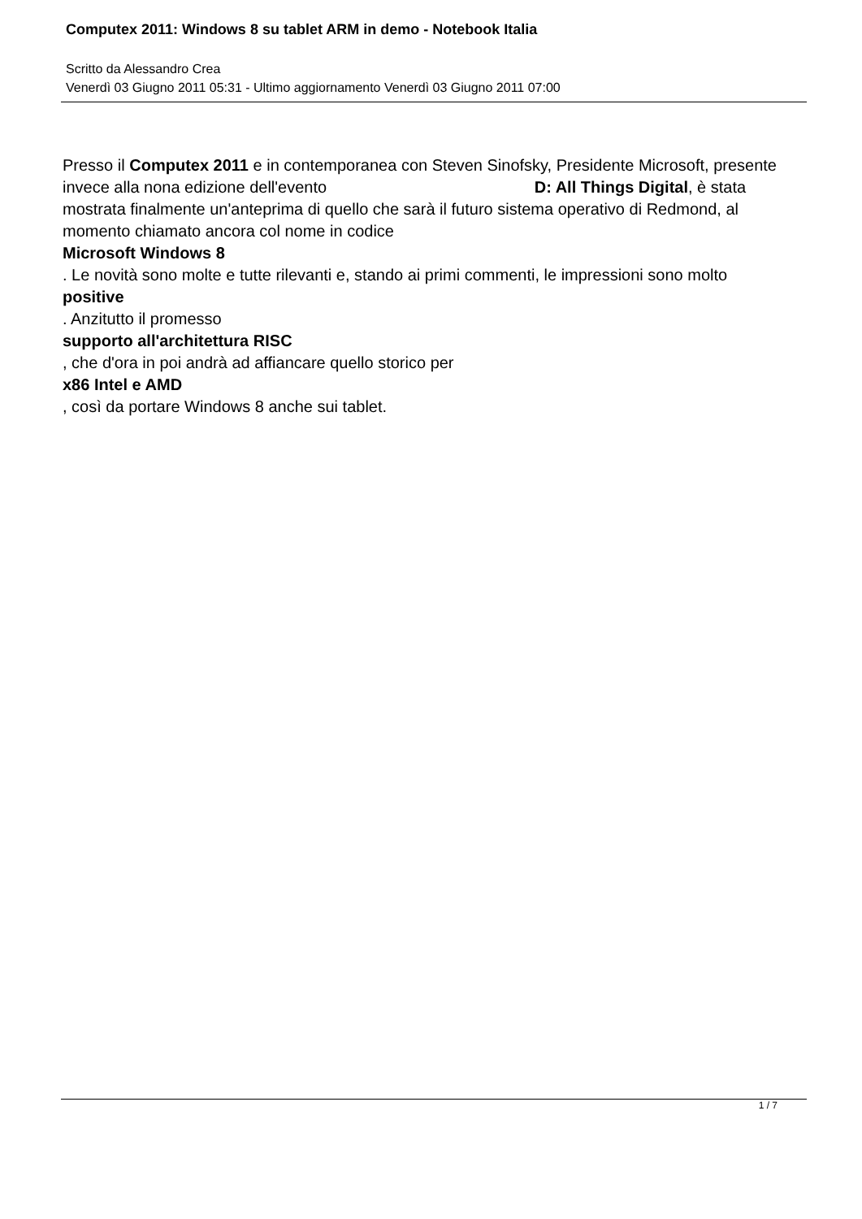Computex 2011: Windows 8 su tablet ARM in demo - Notebook Italia
Scritto da Alessandro Crea
Venerdì 03 Giugno 2011 05:31 - Ultimo aggiornamento Venerdì 03 Giugno 2011 07:00
Presso il Computex 2011 e in contemporanea con Steven Sinofsky, Presidente Microsoft, presente invece alla nona edizione dell'evento D: All Things Digital, è stata mostrata finalmente un'anteprima di quello che sarà il futuro sistema operativo di Redmond, al momento chiamato ancora col nome in codice
Microsoft Windows 8
. Le novità sono molte e tutte rilevanti e, stando ai primi commenti, le impressioni sono molto
positive
. Anzitutto il promesso
supporto all'architettura RISC
, che d'ora in poi andrà ad affiancare quello storico per
x86 Intel e AMD
, così da portare Windows 8 anche sui tablet.
1 / 7